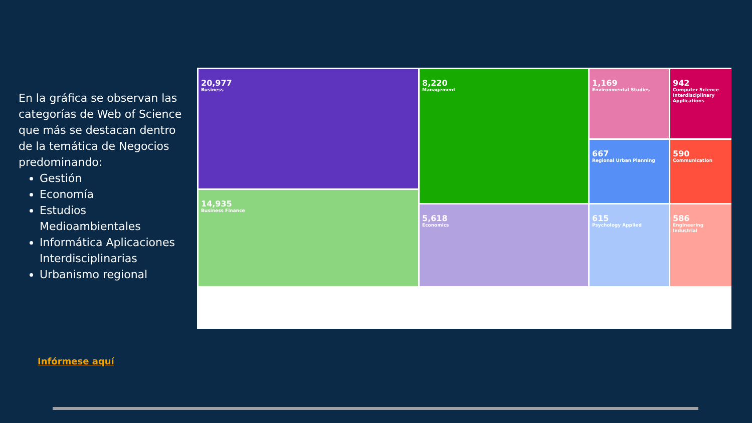En la gráfica se observan las categorías de Web of Science que más se destacan dentro de la temática de Negocios predominando:
Gestión
Economía
Estudios Medioambientales
Informática Aplicaciones Interdisciplinarias
Urbanismo regional
20,977
Business
8,220
Management
1,169
Environmental Studies
942
Computer Science Interdisciplinary Applications
14,935
Business Finance
667
Regional Urban Planning
590
Communication
5,618
Economics
615
Psychology Applied
586
Engineering Industrial
Infórmese aquí